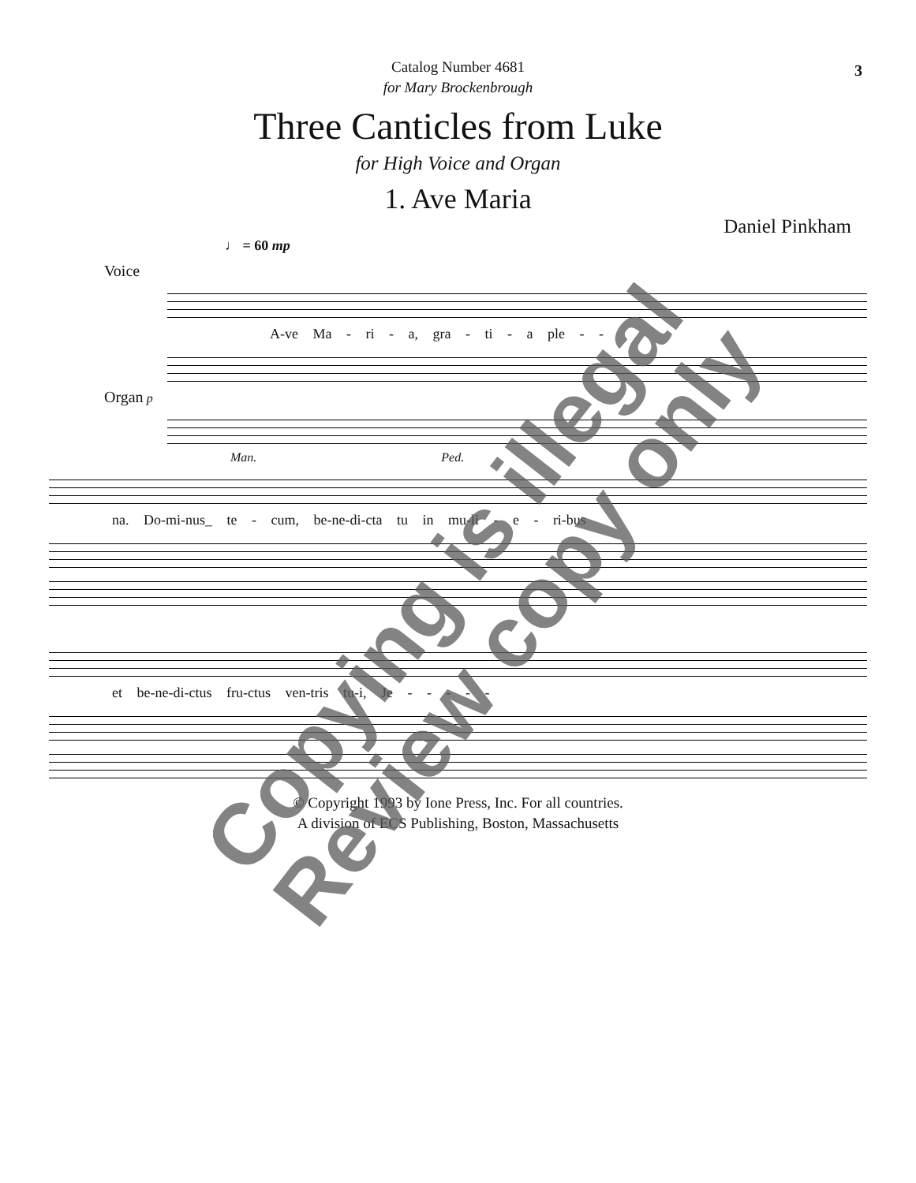3
Catalog Number 4681
for Mary Brockenbrough
Three Canticles from Luke
for High Voice and Organ
1. Ave Maria
Daniel Pinkham
♩ = 60 mp
Voice
A-ve Ma - ri - a, gra - ti - a ple - -
Organ p
Man. Ped.
na. Do-mi-nus_ te - cum, be-ne-di-cta tu in mu-li - e - ri-bus
et be-ne-di-ctus fru-ctus ven-tris tu-i, Je - - - - -
© Copyright 1993 by Ione Press, Inc. For all countries.
A division of ECS Publishing, Boston, Massachusetts
Copying is illegal
Review copy only